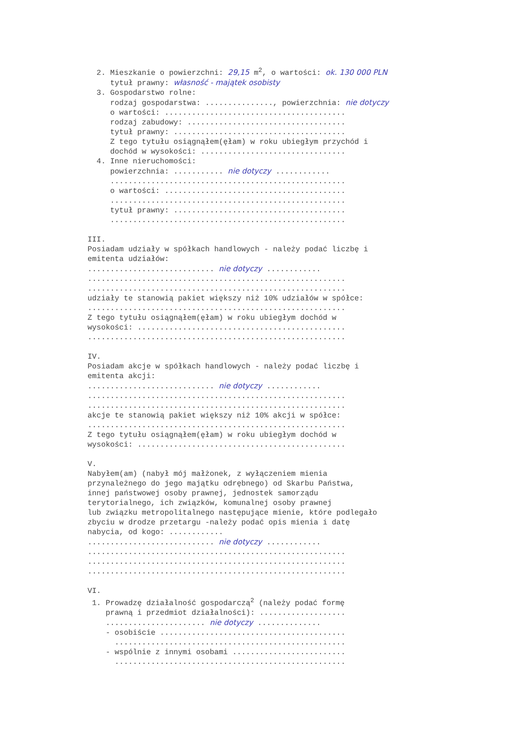2. Mieszkanie o powierzchni: 29,15 m<sup>2</sup>, o wartości: ok. 130 000 PLN
tytuł prawny: własność - majątek osobisty
3. Gospodarstwo rolne:
rodzaj gospodarstwa: ..............., powierzchnia: nie dotyczy
o wartości: ........................................
rodzaj zabudowy: ...................................
tytuł prawny: ......................................
Z tego tytułu osiągnąłem(ęłam) w roku ubiegłym przychód i
dochód w wysokości: ................................
4. Inne nieruchomości:
powierzchnia: ........... nie dotyczy ............
....................................................
o wartości: ........................................
....................................................
tytuł prawny: ......................................
....................................................
III.
Posiadam udziały w spółkach handlowych - należy podać liczbę i
emitenta udziałów:
............................ nie dotyczy ............
.........................................................
.........................................................
udziały te stanowią pakiet większy niż 10% udziałów w spółce:
.........................................................
Z tego tytułu osiągnąłem(ęłam) w roku ubiegłym dochód w
wysokości: ..............................................
.........................................................
IV.
Posiadam akcje w spółkach handlowych - należy podać liczbę i
emitenta akcji:
............................ nie dotyczy ............
.........................................................
.........................................................
akcje te stanowią pakiet większy niż 10% akcji w spółce:
.........................................................
Z tego tytułu osiągnąłem(ęłam) w roku ubiegłym dochód w
wysokości: ..............................................
V.
Nabyłem(am) (nabył mój małżonek, z wyłączeniem mienia
przynależnego do jego majątku odrębnego) od Skarbu Państwa,
innej państwowej osoby prawnej, jednostek samorządu
terytorialnego, ich związków, komunalnej osoby prawnej
lub związku metropolitalnego następujące mienie, które podlegało
zbyciu w drodze przetargu -należy podać opis mienia i datę
nabycia, od kogo: ............
............................ nie dotyczy ............
.........................................................
.........................................................
.........................................................
VI.
1. Prowadzę działalność gospodarczą<sup>2</sup> (należy podać formę
prawną i przedmiot działalności): ...................
...................... nie dotyczy ..............
- osobiście .........................................
...................................................
- wspólnie z innymi osobami .........................
...................................................